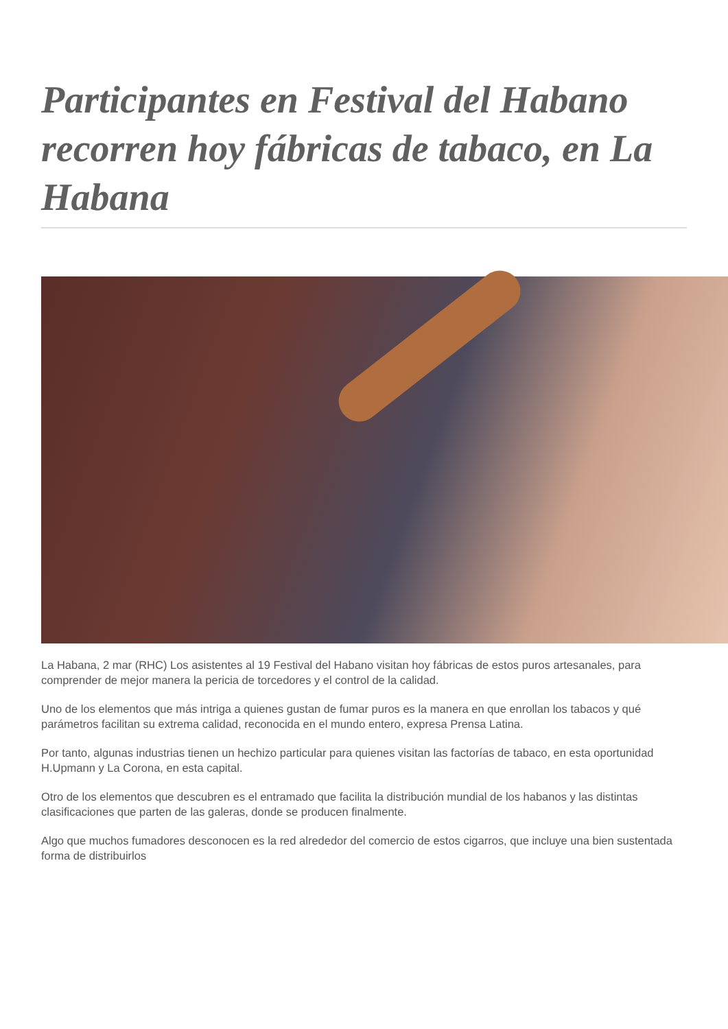Participantes en Festival del Habano recorren hoy fábricas de tabaco, en La Habana
La Habana, 2 mar (RHC) Los asistentes al 19 Festival del Habano visitan hoy fábricas de estos puros artesanales, para comprender de mejor manera la pericia de torcedores y el control de la calidad.
Uno de los elementos que más intriga a quienes gustan de fumar puros es la manera en que enrollan los tabacos y qué parámetros facilitan su extrema calidad, reconocida en el mundo entero, expresa Prensa Latina.
Por tanto, algunas industrias tienen un hechizo particular para quienes visitan las factorías de tabaco, en esta oportunidad H.Upmann y La Corona, en esta capital.
Otro de los elementos que descubren es el entramado que facilita la distribución mundial de los habanos y las distintas clasificaciones que parten de las galeras, donde se producen finalmente.
Algo que muchos fumadores desconocen es la red alrededor del comercio de estos cigarros, que incluye una bien sustentada forma de distribuirlos